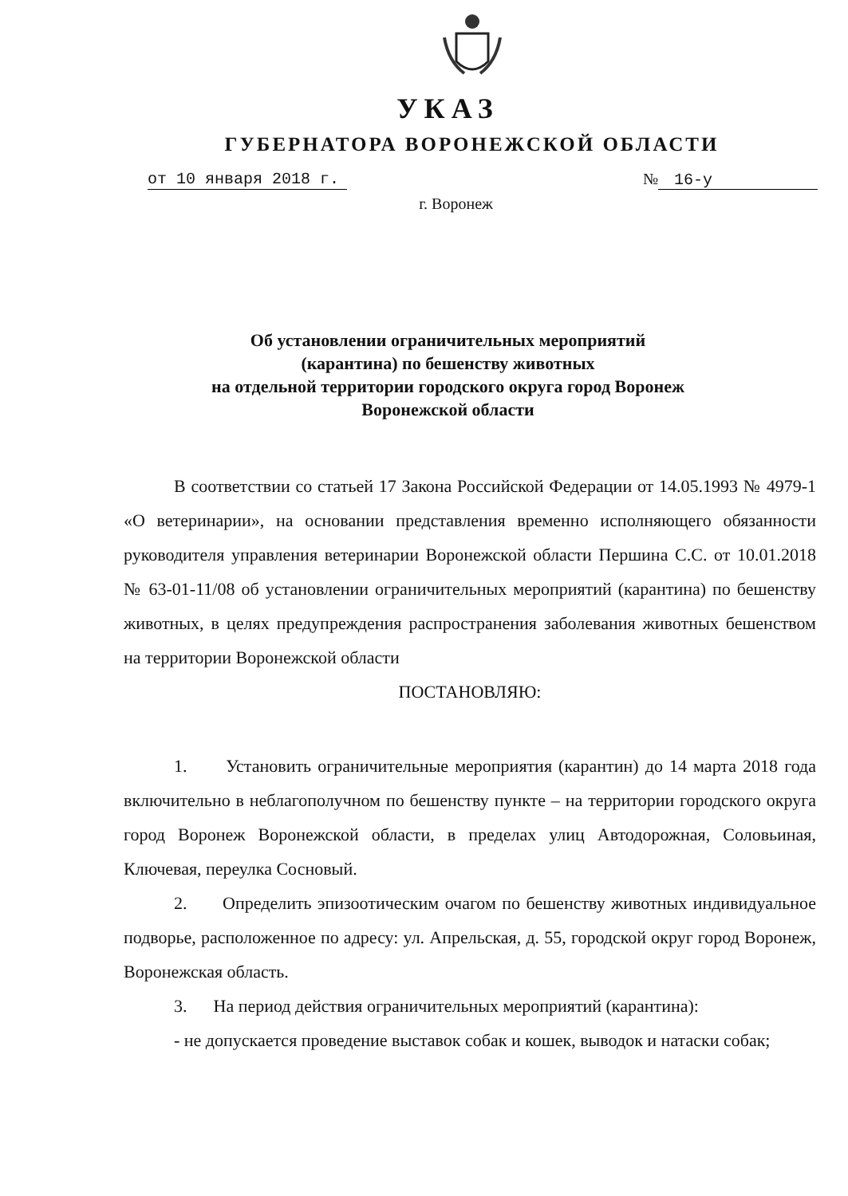УКАЗ
ГУБЕРНАТОРА ВОРОНЕЖСКОЙ ОБЛАСТИ
от 10 января 2018 г. № 16-у
г. Воронеж
Об установлении ограничительных мероприятий
(карантина) по бешенству животных
на отдельной территории городского округа город Воронеж
Воронежской области
В соответствии со статьей 17 Закона Российской Федерации от 14.05.1993 № 4979-1 «О ветеринарии», на основании представления временно исполняющего обязанности руководителя управления ветеринарии Воронежской области Першина С.С. от 10.01.2018 № 63-01-11/08 об установлении ограничительных мероприятий (карантина) по бешенству животных, в целях предупреждения распространения заболевания животных бешенством на территории Воронежской области
ПОСТАНОВЛЯЮ:
1. Установить ограничительные мероприятия (карантин) до 14 марта 2018 года включительно в неблагополучном по бешенству пункте – на территории городского округа город Воронеж Воронежской области, в пределах улиц Автодорожная, Соловьиная, Ключевая, переулка Сосновый.
2. Определить эпизоотическим очагом по бешенству животных индивидуальное подворье, расположенное по адресу: ул. Апрельская, д. 55, городской округ город Воронеж, Воронежская область.
3. На период действия ограничительных мероприятий (карантина):
- не допускается проведение выставок собак и кошек, выводок и натаски собак;